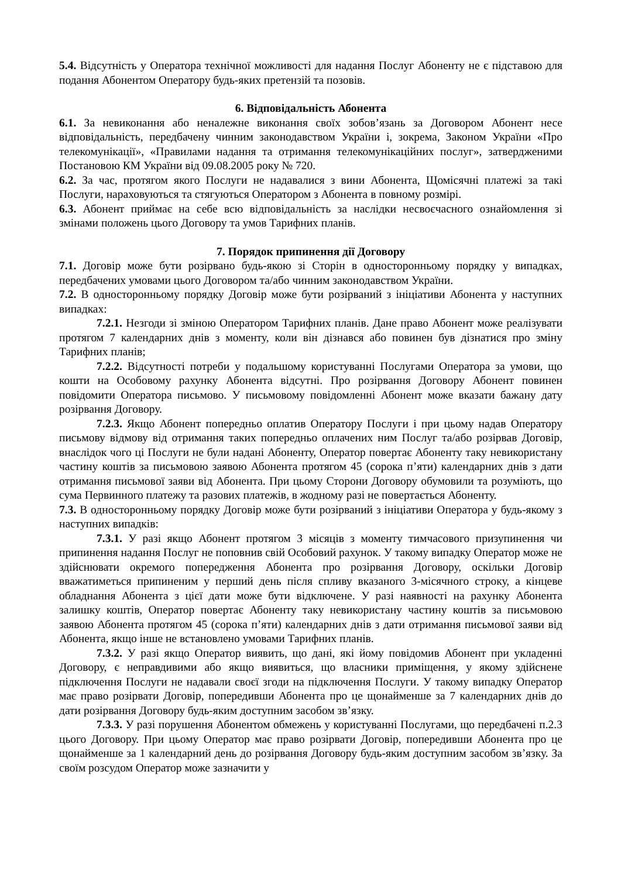5.4. Відсутність у Оператора технічної можливості для надання Послуг Абоненту не є підставою для подання Абонентом Оператору будь-яких претензій та позовів.
6. Відповідальність Абонента
6.1. За невиконання або неналежне виконання своїх зобов’язань за Договором Абонент несе відповідальність, передбачену чинним законодавством України і, зокрема, Законом України «Про телекомунікації», «Правилами надання та отримання телекомунікаційних послуг», затвердженими Постановою КМ України від 09.08.2005 року № 720.
6.2. За час, протягом якого Послуги не надавалися з вини Абонента, Щомісячні платежі за такі Послуги, нараховуються та стягуються Оператором з Абонента в повному розмірі.
6.3. Абонент приймає на себе всю відповідальність за наслідки несвоєчасного ознайомлення зі змінами положень цього Договору та умов Тарифних планів.
7. Порядок припинення дії Договору
7.1. Договір може бути розірвано будь-якою зі Сторін в односторонньому порядку у випадках, передбачених умовами цього Договором та/або чинним законодавством України.
7.2. В односторонньому порядку Договір може бути розірваний з ініціативи Абонента у наступних випадках:
7.2.1. Незгоди зі зміною Оператором Тарифних планів. Дане право Абонент може реалізувати протягом 7 календарних днів з моменту, коли він дізнався або повинен був дізнатися про зміну Тарифних планів;
7.2.2. Відсутності потреби у подальшому користуванні Послугами Оператора за умови, що кошти на Особовому рахунку Абонента відсутні. Про розірвання Договору Абонент повинен повідомити Оператора письмово. У письмовому повідомленні Абонент може вказати бажану дату розірвання Договору.
7.2.3. Якщо Абонент попередньо оплатив Оператору Послуги і при цьому надав Оператору письмову відмову від отримання таких попередньо оплачених ним Послуг та/або розірвав Договір, внаслідок чого ці Послуги не були надані Абоненту, Оператор повертає Абоненту таку невикористану частину коштів за письмовою заявою Абонента протягом 45 (сорока п’яти) календарних днів з дати отримання письмової заяви від Абонента. При цьому Сторони Договору обумовили та розуміють, що сума Первинного платежу та разових платежів, в жодному разі не повертається Абоненту.
7.3. В односторонньому порядку Договір може бути розірваний з ініціативи Оператора у будь-якому з наступних випадків:
7.3.1. У разі якщо Абонент протягом 3 місяців з моменту тимчасового призупинення чи припинення надання Послуг не поповнив свій Особовий рахунок. У такому випадку Оператор може не здійснювати окремого попередження Абонента про розірвання Договору, оскільки Договір вважатиметься припиненим у перший день після спливу вказаного 3-місячного строку, а кінцеве обладнання Абонента з цієї дати може бути відключене. У разі наявності на рахунку Абонента залишку коштів, Оператор повертає Абоненту таку невикористану частину коштів за письмовою заявою Абонента протягом 45 (сорока п’яти) календарних днів з дати отримання письмової заяви від Абонента, якщо інше не встановлено умовами Тарифних планів.
7.3.2. У разі якщо Оператор виявить, що дані, які йому повідомив Абонент при укладенні Договору, є неправдивими або якщо виявиться, що власники приміщення, у якому здійснене підключення Послуги не надавали своєї згоди на підключення Послуги. У такому випадку Оператор має право розірвати Договір, попередивши Абонента про це щонайменше за 7 календарних днів до дати розірвання Договору будь-яким доступним засобом зв’язку.
7.3.3. У разі порушення Абонентом обмежень у користуванні Послугами, що передбачені п.2.3 цього Договору. При цьому Оператор має право розірвати Договір, попередивши Абонента про це щонайменше за 1 календарний день до розірвання Договору будь-яким доступним засобом зв’язку. За своїм розсудом Оператор може зазначити у